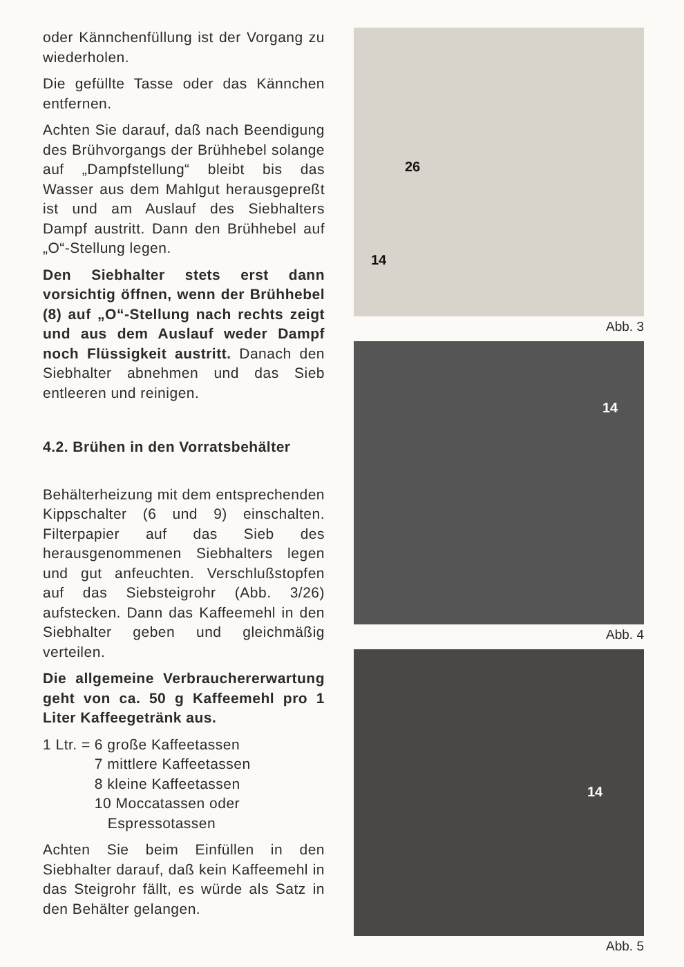oder Kännchenfüllung ist der Vorgang zu wiederholen.
Die gefüllte Tasse oder das Kännchen entfernen.
Achten Sie darauf, daß nach Beendigung des Brühvorgangs der Brühhebel solange auf „Dampfstellung“ bleibt bis das Wasser aus dem Mahlgut herausgepreßt ist und am Auslauf des Siebhalters Dampf austritt. Dann den Brühhebel auf „O“-Stellung legen.
Den Siebhalter stets erst dann vorsichtig öffnen, wenn der Brühhebel (8) auf „O“-Stellung nach rechts zeigt und aus dem Auslauf weder Dampf noch Flüssigkeit austritt. Danach den Siebhalter abnehmen und das Sieb entleeren und reinigen.
4.2. Brühen in den Vorratsbehälter
Behälterheizung mit dem entsprechenden Kippschalter (6 und 9) einschalten. Filterpapier auf das Sieb des herausgenommenen Siebhalters legen und gut anfeuchten. Verschlußstopfen auf das Siebsteigrohr (Abb. 3/26) aufstecken. Dann das Kaffeemehl in den Siebhalter geben und gleichmäßig verteilen.
Die allgemeine Verbrauchererwartung geht von ca. 50 g Kaffeemehl pro 1 Liter Kaffeegetränk aus.
| 1 Ltr. = | 6 große Kaffeetassen |
| | 7 mittlere Kaffeetassen |
| | 8 kleine Kaffeetassen |
| | 10 Moccatassen oder Espressotassen |
Achten Sie beim Einfüllen in den Siebhalter darauf, daß kein Kaffeemehl in das Steigrohr fällt, es würde als Satz in den Behälter gelangen.
26
14
Abb. 3
14
Abb. 4
14
Abb. 5